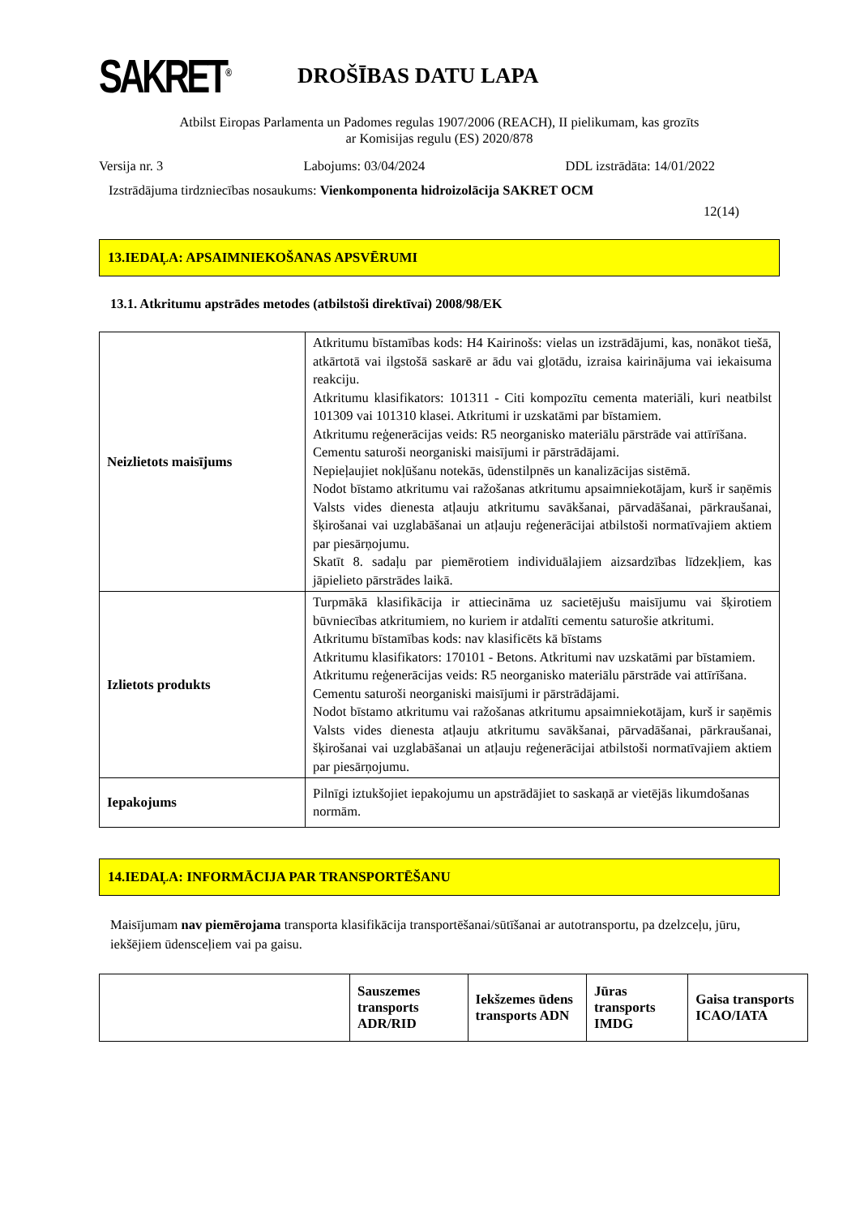SAKRET<sup>®</sup>
DROŠĪBAS DATU LAPA
Atbilst Eiropas Parlamenta un Padomes regulas 1907/2006 (REACH), II pielikumam, kas grozīts
ar Komisijas regulu (ES) 2020/878
Versija nr. 3 Labojums: 03/04/2024 DDL izstrādāta: 14/01/2022
Izstrādājuma tirdzniecības nosaukums: Vienkomponenta hidroizolācija SAKRET OCM
12(14)
13.IEDAĻA: APSAIMNIEKOŠANAS APSVĒRUMI
13.1. Atkritumu apstrādes metodes (atbilstoši direktīvai) 2008/98/EK
| Neizlietots maisījums | Atkritumu bīstamības kods: H4 Kairinošs: vielas un izstrādājumi, kas, nonākot tiešā, atkārtotā vai ilgstošā saskarē ar ādu vai gļotādu, izraisa kairinājuma vai iekaisuma reakciju. Atkritumu klasifikators: 101311 - Citi kompozītu cementa materiāli, kuri neatbilst 101309 vai 101310 klasei. Atkritumi ir uzskatāmi par bīstamiem. Atkritumu reģenerācijas veids: R5 neorganisko materiālu pārstrāde vai attīrīšana. Cementu saturoši neorganiski maisījumi ir pārstrādājami. Nepieļaujiet nokļūšanu notekās, ūdenstilpnēs un kanalizācijas sistēmā. Nodot bīstamo atkritumu vai ražošanas atkritumu apsaimniekotājam, kurš ir saņēmis Valsts vides dienesta atļauju atkritumu savākšanai, pārvadāšanai, pārkraušanai, šķirošanai vai uzglabāšanai un atļauju reģenerācijai atbilstoši normatīvajiem aktiem par piesārņojumu. Skatīt 8. sadaļu par piemērotiem individuālajiem aizsardzības līdzekļiem, kas jāpielieto pārstrādes laikā. |
| Izlietots produkts | Turpmākā klasifikācija ir attiecināma uz sacietējušu maisījumu vai šķirotiem būvniecības atkritumiem, no kuriem ir atdalīti cementu saturošie atkritumi. Atkritumu bīstamības kods: nav klasificēts kā bīstams Atkritumu klasifikators: 170101 - Betons. Atkritumi nav uzskatāmi par bīstamiem. Atkritumu reģenerācijas veids: R5 neorganisko materiālu pārstrāde vai attīrīšana. Cementu saturoši neorganiski maisījumi ir pārstrādājami. Nodot bīstamo atkritumu vai ražošanas atkritumu apsaimniekotājam, kurš ir saņēmis Valsts vides dienesta atļauju atkritumu savākšanai, pārvadāšanai, pārkraušanai, šķirošanai vai uzglabāšanai un atļauju reģenerācijai atbilstoši normatīvajiem aktiem par piesārņojumu. |
| Iepakojums | Pilnīgi iztukšojiet iepakojumu un apstrādājiet to saskaņā ar vietējās likumdošanas normām. |
14.IEDAĻA: INFORMĀCIJA PAR TRANSPORTĒŠANU
Maisījumam nav piemērojama transporta klasifikācija transportēšanai/sūtīšanai ar autotransportu, pa dzelzceļu, jūru, iekšējiem ūdensceļiem vai pa gaisu.
| | Sauszemes transports ADR/RID | Iekšzemes ūdens transports ADN | Jūras transports IMDG | Gaisa transports ICAO/IATA |
| --- | --- | --- | --- | --- |